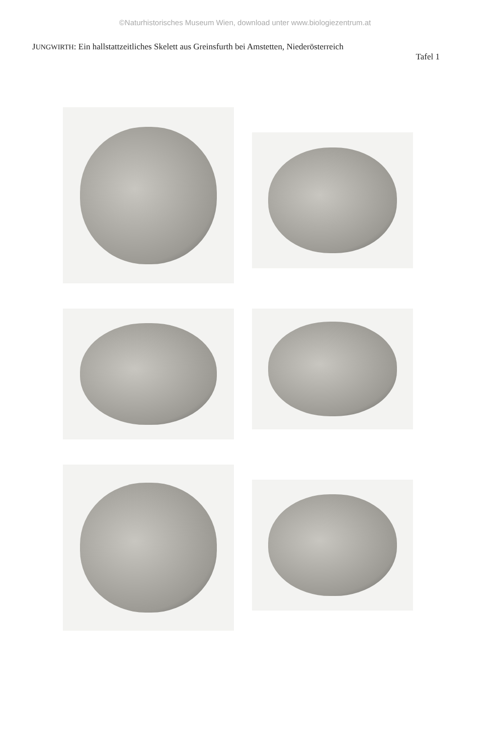©Naturhistorisches Museum Wien, download unter www.biologiezentrum.at
JUNGWIRTH: Ein hallstattzeitliches Skelett aus Greinsfurth bei Amstetten, Niederösterreich
Tafel 1